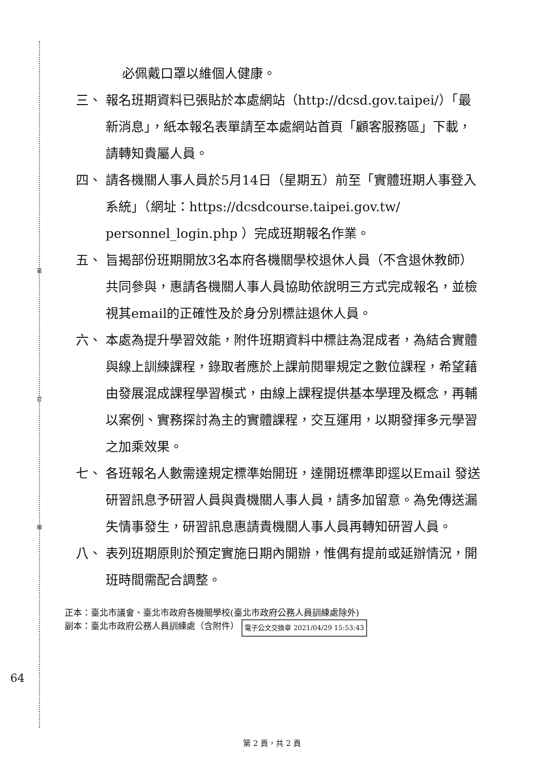裝
訂
線
必佩戴口罩以維個人健康。
三、 報名班期資料已張貼於本處網站（http://dcsd.gov.taipei/）「最新消息」，紙本報名表單請至本處網站首頁「顧客服務區」下載，請轉知貴屬人員。
四、 請各機關人事人員於5月14日（星期五）前至「實體班期人事登入系統」（網址：https://dcsdcourse.taipei.gov.tw/ personnel_login.php ）完成班期報名作業。
五、 旨揭部份班期開放3名本府各機關學校退休人員（不含退休教師）共同參與，惠請各機關人事人員協助依說明三方式完成報名，並檢視其email的正確性及於身分別標註退休人員。
六、 本處為提升學習效能，附件班期資料中標註為混成者，為結合實體與線上訓練課程，錄取者應於上課前閱畢規定之數位課程，希望藉由發展混成課程學習模式，由線上課程提供基本學理及概念，再輔以案例、實務探討為主的實體課程，交互運用，以期發揮多元學習之加乘效果。
七、 各班報名人數需達規定標準始開班，達開班標準即逕以Email 發送研習訊息予研習人員與貴機關人事人員，請多加留意。為免傳送漏失情事發生，研習訊息惠請貴機關人事人員再轉知研習人員。
八、 表列班期原則於預定實施日期內開辦，惟偶有提前或延辦情況，開班時間需配合調整。
正本：臺北市議會、臺北市政府各機關學校(臺北市政府公務人員訓練處除外)
副本：臺北市政府公務人員訓練處（含附件） 電子公文交換章 2021/04/29 15:53:43
64
第 2 頁，共 2 頁